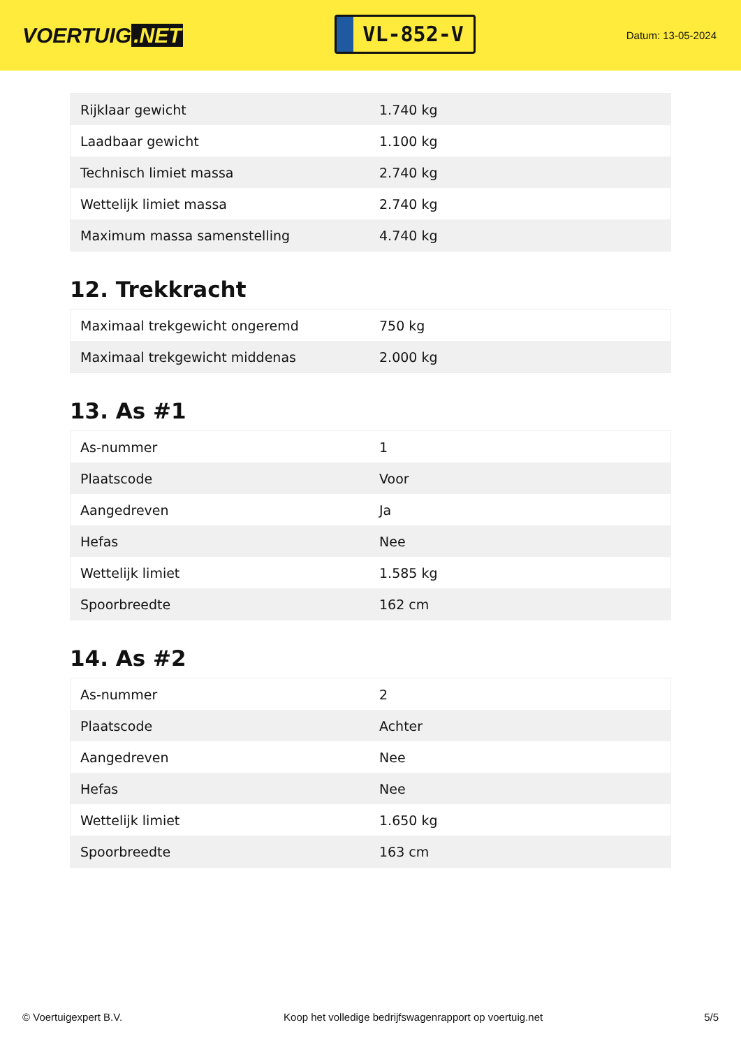VOERTUIG.NET
VL-852-V
Datum: 13-05-2024
| Rijklaar gewicht | 1.740 kg |
| Laadbaar gewicht | 1.100 kg |
| Technisch limiet massa | 2.740 kg |
| Wettelijk limiet massa | 2.740 kg |
| Maximum massa samenstelling | 4.740 kg |
12. Trekkracht
| Maximaal trekgewicht ongeremd | 750 kg |
| Maximaal trekgewicht middenas | 2.000 kg |
13. As #1
| As-nummer | 1 |
| Plaatscode | Voor |
| Aangedreven | Ja |
| Hefas | Nee |
| Wettelijk limiet | 1.585 kg |
| Spoorbreedte | 162 cm |
14. As #2
| As-nummer | 2 |
| Plaatscode | Achter |
| Aangedreven | Nee |
| Hefas | Nee |
| Wettelijk limiet | 1.650 kg |
| Spoorbreedte | 163 cm |
© Voertuigexpert B.V. Koop het volledige bedrijfswagenrapport op voertuig.net 5/5